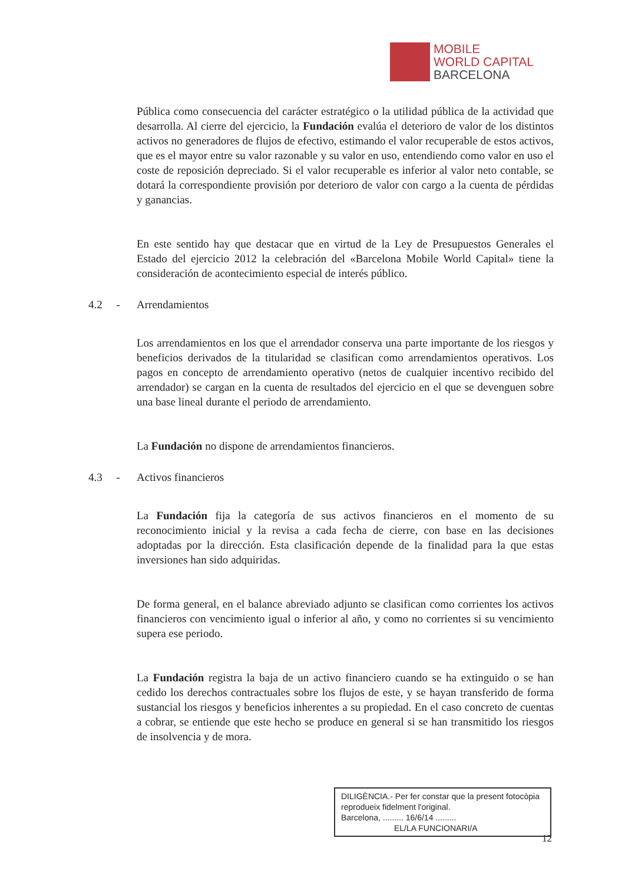MOBILE
WORLD CAPITAL
BARCELONA
Pública como consecuencia del carácter estratégico o la utilidad pública de la actividad que desarrolla. Al cierre del ejercicio, la Fundación evalúa el deterioro de valor de los distintos activos no generadores de flujos de efectivo, estimando el valor recuperable de estos activos, que es el mayor entre su valor razonable y su valor en uso, entendiendo como valor en uso el coste de reposición depreciado. Si el valor recuperable es inferior al valor neto contable, se dotará la correspondiente provisión por deterioro de valor con cargo a la cuenta de pérdidas y ganancias.
En este sentido hay que destacar que en virtud de la Ley de Presupuestos Generales el Estado del ejercicio 2012 la celebración del «Barcelona Mobile World Capital» tiene la consideración de acontecimiento especial de interés público.
4.2 - Arrendamientos
Los arrendamientos en los que el arrendador conserva una parte importante de los riesgos y beneficios derivados de la titularidad se clasifican como arrendamientos operativos. Los pagos en concepto de arrendamiento operativo (netos de cualquier incentivo recibido del arrendador) se cargan en la cuenta de resultados del ejercicio en el que se devenguen sobre una base lineal durante el periodo de arrendamiento.
La Fundación no dispone de arrendamientos financieros.
4.3 - Activos financieros
La Fundación fija la categoría de sus activos financieros en el momento de su reconocimiento inicial y la revisa a cada fecha de cierre, con base en las decisiones adoptadas por la dirección. Esta clasificación depende de la finalidad para la que estas inversiones han sido adquiridas.
De forma general, en el balance abreviado adjunto se clasifican como corrientes los activos financieros con vencimiento igual o inferior al año, y como no corrientes si su vencimiento supera ese periodo.
La Fundación registra la baja de un activo financiero cuando se ha extinguido o se han cedido los derechos contractuales sobre los flujos de este, y se hayan transferido de forma sustancial los riesgos y beneficios inherentes a su propiedad. En el caso concreto de cuentas a cobrar, se entiende que este hecho se produce en general si se han transmitido los riesgos de insolvencia y de mora.
DILIGÈNCIA.- Per fer constar que la present fotocòpia reprodueix fidelment l'original.
Barcelona, ......... 16/6/14 .........
EL/LA FUNCIONARI/A
12